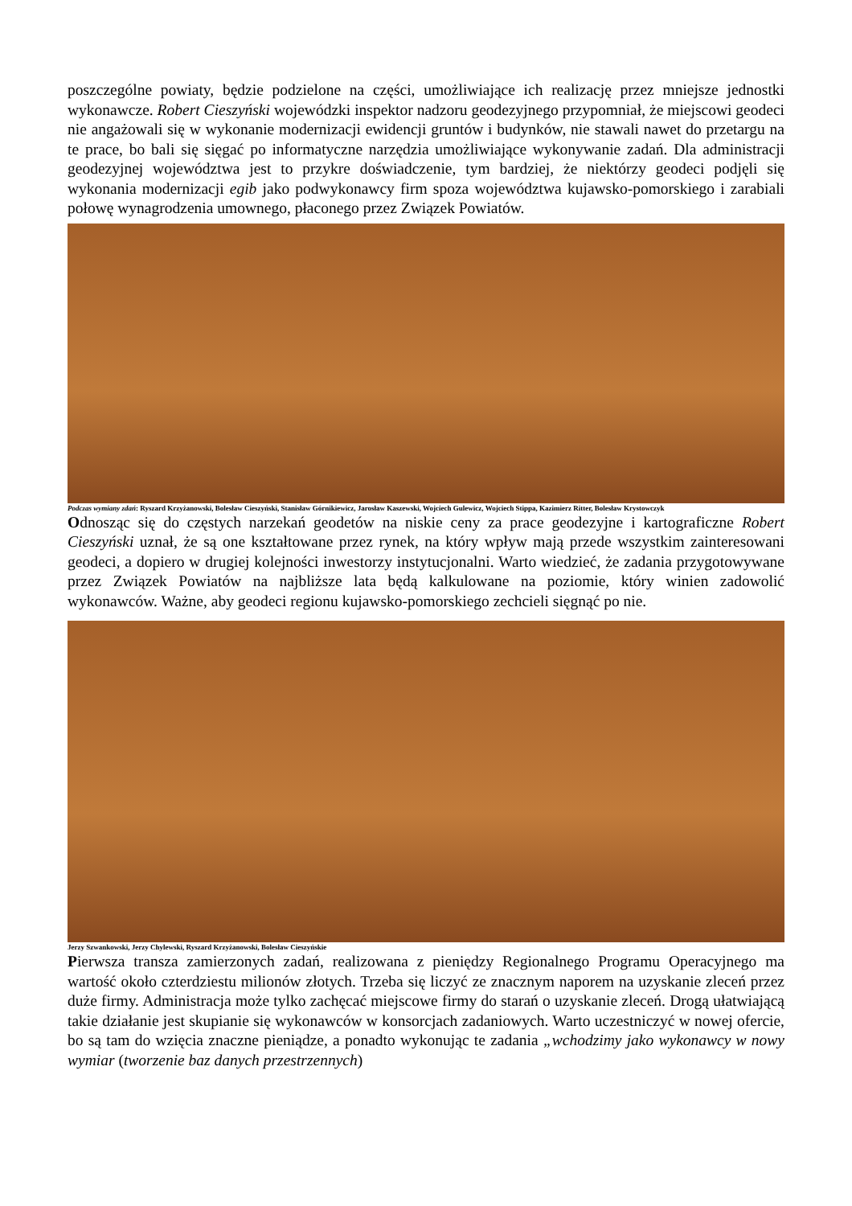poszczególne powiaty, będzie podzielone na części, umożliwiające ich realizację przez mniejsze jednostki wykonawcze. Robert Cieszyński wojewódzki inspektor nadzoru geodezyjnego przypomniał, że miejscowi geodeci nie angażowali się w wykonanie modernizacji ewidencji gruntów i budynków, nie stawali nawet do przetargu na te prace, bo bali się sięgać po informatyczne narzędzia umożliwiające wykonywanie zadań. Dla administracji geodezyjnej województwa jest to przykre doświadczenie, tym bardziej, że niektórzy geodeci podjęli się wykonania modernizacji egib jako podwykonawcy firm spoza województwa kujawsko-pomorskiego i zarabiali połowę wynagrodzenia umownego, płaconego przez Związek Powiatów.
Podczas wymiany zdań: Ryszard Krzyżanowski, Bolesław Cieszyński, Stanisław Górnikiewicz, Jarosław Kaszewski, Wojciech Gulewicz, Wojciech Stippa, Kazimierz Ritter, Bolesław Krystowczyk
Odnosząc się do częstych narzekań geodetów na niskie ceny za prace geodezyjne i kartograficzne Robert Cieszyński uznał, że są one kształtowane przez rynek, na który wpływ mają przede wszystkim zainteresowani geodeci, a dopiero w drugiej kolejności inwestorzy instytucjonalni. Warto wiedzieć, że zadania przygotowywane przez Związek Powiatów na najbliższe lata będą kalkulowane na poziomie, który winien zadowolić wykonawców. Ważne, aby geodeci regionu kujawsko-pomorskiego zechcieli sięgnąć po nie.
Jerzy Szwankowski, Jerzy Chylewski, Ryszard Krzyżanowski, Bolesław Cieszyńskie
Pierwsza transza zamierzonych zadań, realizowana z pieniędzy Regionalnego Programu Operacyjnego ma wartość około czterdziestu milionów złotych. Trzeba się liczyć ze znacznym naporem na uzyskanie zleceń przez duże firmy. Administracja może tylko zachęcać miejscowe firmy do starań o uzyskanie zleceń. Drogą ułatwiającą takie działanie jest skupianie się wykonawców w konsorcjach zadaniowych. Warto uczestniczyć w nowej ofercie, bo są tam do wzięcia znaczne pieniądze, a ponadto wykonując te zadania „wchodzimy jako wykonawcy w nowy wymiar (tworzenie baz danych przestrzennych)